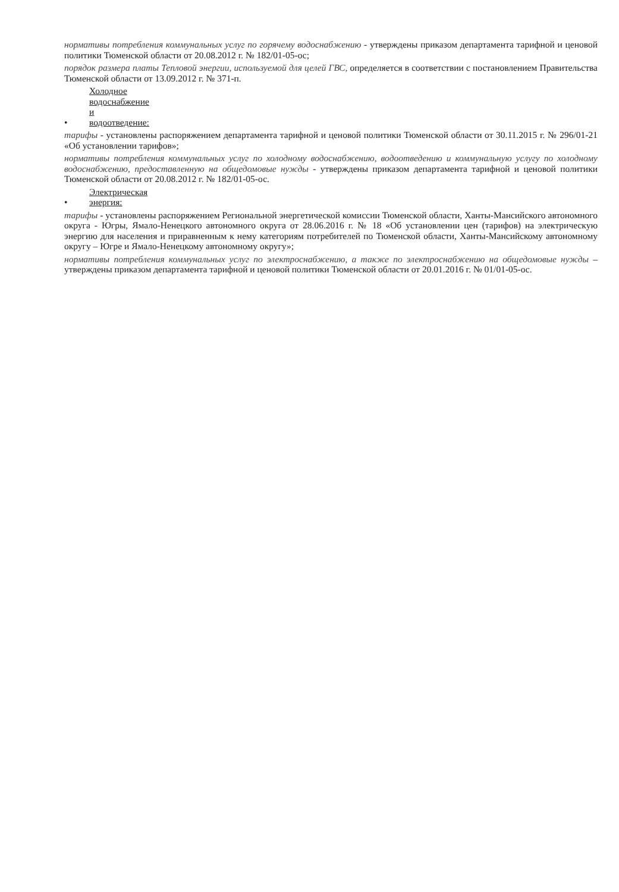нормативы потребления коммунальных услуг по горячему водоснабжению - утверждены приказом департамента тарифной и ценовой политики Тюменской области от 20.08.2012 г. № 182/01-05-ос;
порядок размера платы Тепловой энергии, используемой для целей ГВС, определяется в соответствии с постановлением Правительства Тюменской области от 13.09.2012 г. № 371-п.
• Холодное водоснабжение и водоотведение:
тарифы - установлены распоряжением департамента тарифной и ценовой политики Тюменской области от 30.11.2015 г. № 296/01-21 «Об установлении тарифов»;
нормативы потребления коммунальных услуг по холодному водоснабжению, водоотведению и коммунальную услугу по холодному водоснабжению, предоставленную на общедомовые нужды - утверждены приказом департамента тарифной и ценовой политики Тюменской области от 20.08.2012 г. № 182/01-05-ос.
• Электрическая энергия:
тарифы - установлены распоряжением Региональной энергетической комиссии Тюменской области, Ханты-Мансийского автономного округа - Югры, Ямало-Ненецкого автономного округа от 28.06.2016 г. № 18 «Об установлении цен (тарифов) на электрическую энергию для населения и приравненным к нему категориям потребителей по Тюменской области, Ханты-Мансийскому автономному округу – Югре и Ямало-Ненецкому автономному округу»;
нормативы потребления коммунальных услуг по электроснабжению, а также по электроснабжению на общедомовые нужды – утверждены приказом департамента тарифной и ценовой политики Тюменской области от 20.01.2016 г. № 01/01-05-ос.